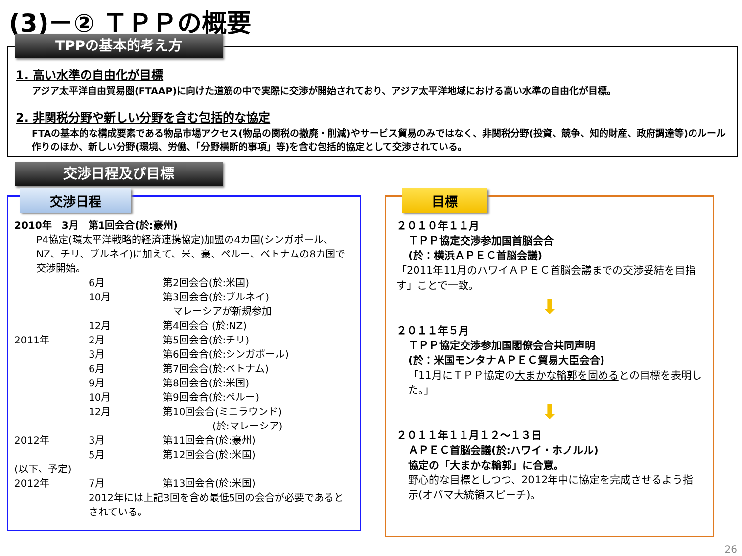(3)－② ＴＰＰの概要
TPPの基本的考え方
1. 高い水準の自由化が目標
アジア太平洋自由貿易圏(FTAAP)に向けた道筋の中で実際に交渉が開始されており、アジア太平洋地域における高い水準の自由化が目標。
2. 非関税分野や新しい分野を含む包括的な協定
FTAの基本的な構成要素である物品市場アクセス(物品の関税の撤廃・削減)やサービス貿易のみではなく、非関税分野(投資、競争、知的財産、政府調達等)のルール作りのほか、新しい分野(環境、労働、「分野横断的事項」等)を含む包括的協定として交渉されている。
交渉日程及び目標
交渉日程
2010年　3月　第1回会合(於:豪州)
P4協定(環太平洋戦略的経済連携協定)加盟の4カ国(シンガポール、NZ、チリ、ブルネイ)に加えて、米、豪、ペルー、ベトナムの8カ国で交渉開始。
6月 第2回会合(於:米国)
10月 第3回会合(於:ブルネイ)
　マレーシアが新規参加
12月 第4回会合 (於:NZ)
2011年 2月 第5回会合(於:チリ)
3月 第6回会合(於:シンガポール)
6月 第7回会合(於:ベトナム)
9月 第8回会合(於:米国)
10月 第9回会合(於:ペルー)
12月 第10回会合(ミニラウンド)
　　　　　(於:マレーシア)
2012年 3月 第11回会合(於:豪州)
5月 第12回会合(於:米国)
(以下、予定)
2012年 7月 第13回会合(於:米国)
2012年には上記3回を含め最低5回の会合が必要であるとされている。
目標
２０１０年１１月
ＴＰＰ協定交渉参加国首脳会合
(於：横浜ＡＰＥＣ首脳会議)
「2011年11月のハワイＡＰＥＣ首脳会議までの交渉妥結を目指す」ことで一致。
⬇
２０１１年５月
ＴＰＰ協定交渉参加国閣僚会合共同声明
(於：米国モンタナＡＰＥＣ貿易大臣会合)
「11月にＴＰＰ協定の大まかな輪郭を固めるとの目標を表明した。」
⬇
２０１１年１１月１２～１３日
ＡＰＥＣ首脳会議(於:ハワイ・ホノルル)
協定の「大まかな輪郭」に合意。
野心的な目標としつつ、2012年中に協定を完成させるよう指示(オバマ大統領スピーチ)。
26